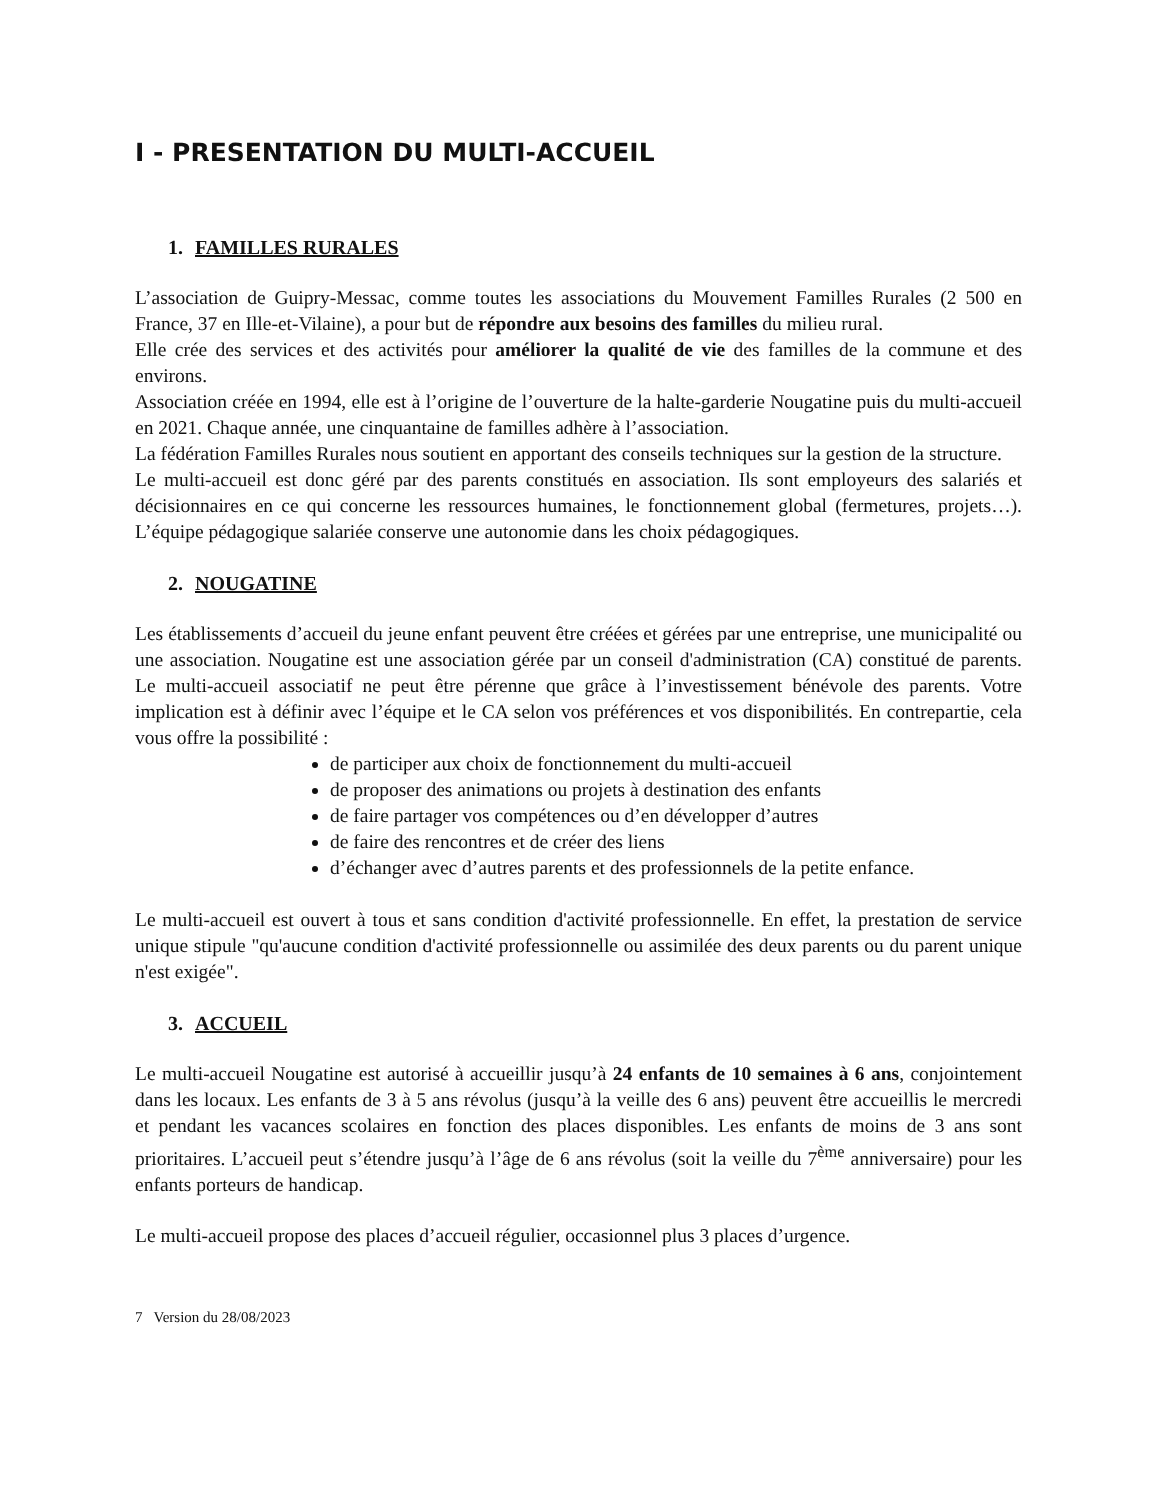I - PRESENTATION DU MULTI-ACCUEIL
1. FAMILLES RURALES
L’association de Guipry-Messac, comme toutes les associations du Mouvement Familles Rurales (2 500 en France, 37 en Ille-et-Vilaine), a pour but de répondre aux besoins des familles du milieu rural.
Elle crée des services et des activités pour améliorer la qualité de vie des familles de la commune et des environs.
Association créée en 1994, elle est à l’origine de l’ouverture de la halte-garderie Nougatine puis du multi-accueil en 2021. Chaque année, une cinquantaine de familles adhère à l’association.
La fédération Familles Rurales nous soutient en apportant des conseils techniques sur la gestion de la structure.
Le multi-accueil est donc géré par des parents constitués en association. Ils sont employeurs des salariés et décisionnaires en ce qui concerne les ressources humaines, le fonctionnement global (fermetures, projets…). L’équipe pédagogique salariée conserve une autonomie dans les choix pédagogiques.
2. NOUGATINE
Les établissements d’accueil du jeune enfant peuvent être créées et gérées par une entreprise, une municipalité ou une association. Nougatine est une association gérée par un conseil d'administration (CA) constitué de parents. Le multi-accueil associatif ne peut être pérenne que grâce à l’investissement bénévole des parents. Votre implication est à définir avec l’équipe et le CA selon vos préférences et vos disponibilités. En contrepartie, cela vous offre la possibilité :
de participer aux choix de fonctionnement du multi-accueil
de proposer des animations ou projets à destination des enfants
de faire partager vos compétences ou d’en développer d’autres
de faire des rencontres et de créer des liens
d’échanger avec d’autres parents et des professionnels de la petite enfance.
Le multi-accueil est ouvert à tous et sans condition d'activité professionnelle. En effet, la prestation de service unique stipule "qu'aucune condition d'activité professionnelle ou assimilée des deux parents ou du parent unique n'est exigée".
3. ACCUEIL
Le multi-accueil Nougatine est autorisé à accueillir jusqu’à 24 enfants de 10 semaines à 6 ans, conjointement dans les locaux. Les enfants de 3 à 5 ans révolus (jusqu’à la veille des 6 ans) peuvent être accueillis le mercredi et pendant les vacances scolaires en fonction des places disponibles. Les enfants de moins de 3 ans sont prioritaires. L’accueil peut s’étendre jusqu’à l’âge de 6 ans révolus (soit la veille du 7<sup>ème</sup> anniversaire) pour les enfants porteurs de handicap.
Le multi-accueil propose des places d’accueil régulier, occasionnel plus 3 places d’urgence.
7 Version du 28/08/2023